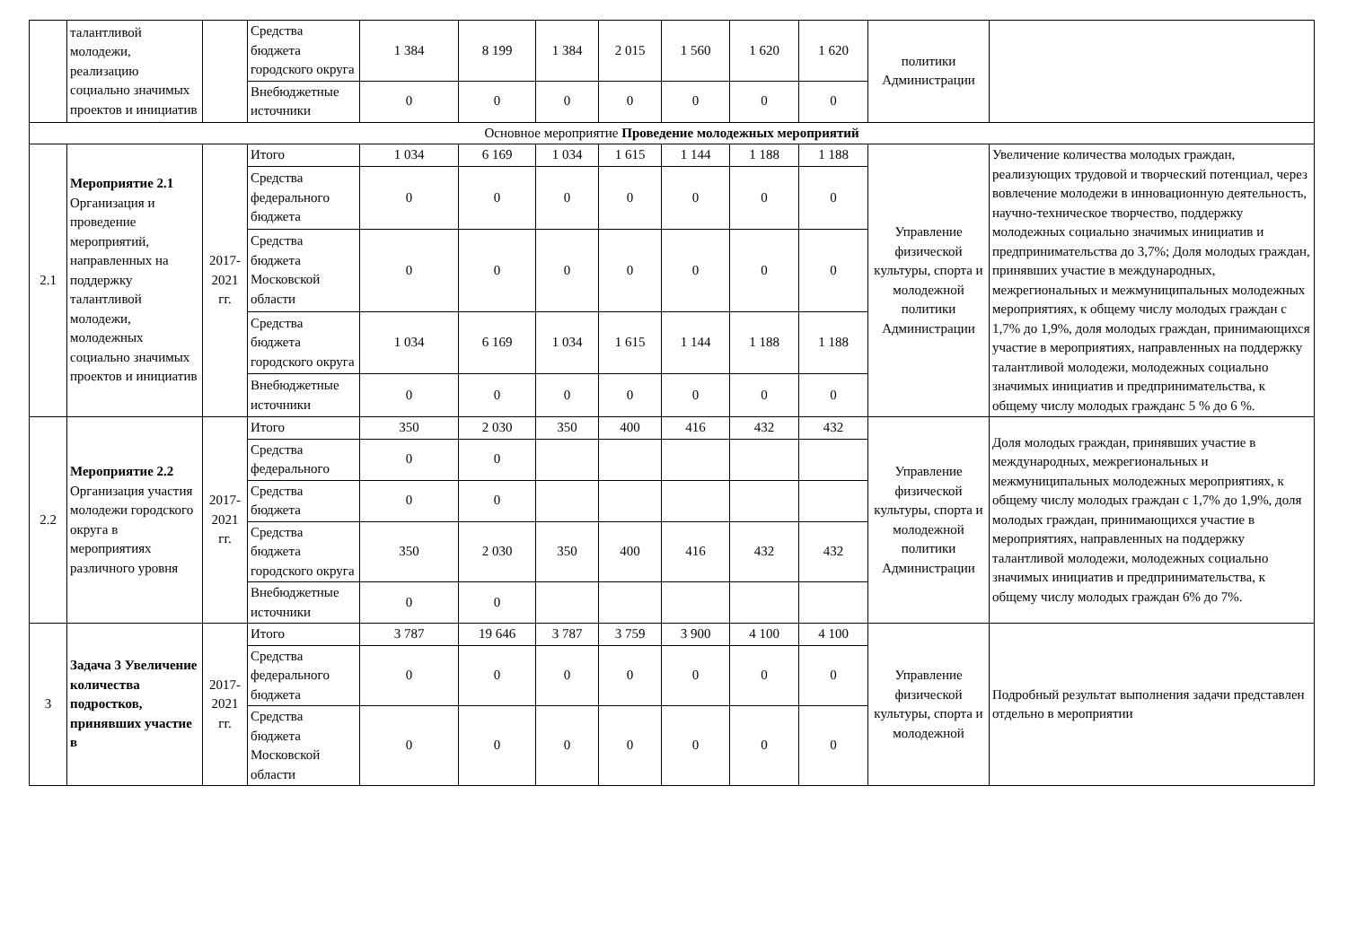| | талантливой молодежи, реализацию социально значимых проектов и инициатив | | Средства бюджета городского округа | 1 384 | 8 199 | 1 384 | 2 015 | 1 560 | 1 620 | 1 620 | политики Администрации | |
| | | | Внебюджетные источники | 0 | 0 | 0 | 0 | 0 | 0 | 0 | | |
| Основное мероприятие Проведение молодежных мероприятий | | | | | | | | | | | | |
| 2.1 | Мероприятие 2.1 Организация и проведение мероприятий, направленных на поддержку талантливой молодежи, молодежных социально значимых проектов и инициатив | 2017-2021 гг. | Итого | 1 034 | 6 169 | 1 034 | 1 615 | 1 144 | 1 188 | 1 188 | Управление физической культуры, спорта и молодежной политики Администрации | Увеличение количества молодых граждан, реализующих трудовой и творческий потенциал, через вовлечение молодежи в инновационную деятельность, научно-техническое творчество, поддержку молодежных социально значимых инициатив и предпринимательства до 3,7%; Доля молодых граждан, принявших участие в международных, межрегиональных и межмуниципальных молодежных мероприятиях, к общему числу молодых граждан с 1,7% до 1,9%, доля молодых граждан, принимающихся участие в мероприятиях, направленных на поддержку талантливой молодежи, молодежных социально значимых инициатив и предпринимательства, к общему числу молодых гражданс 5 % до 6 %. |
| | | | Средства федерального бюджета | 0 | 0 | 0 | 0 | 0 | 0 | 0 | | |
| | | | Средства бюджета Московской области | 0 | 0 | 0 | 0 | 0 | 0 | 0 | | |
| | | | Средства бюджета городского округа | 1 034 | 6 169 | 1 034 | 1 615 | 1 144 | 1 188 | 1 188 | | |
| | | | Внебюджетные источники | 0 | 0 | 0 | 0 | 0 | 0 | 0 | | |
| 2.2 | Мероприятие 2.2 Организация участия молодежи городского округа в мероприятиях различного уровня | 2017-2021 гг. | Итого | 350 | 2 030 | 350 | 400 | 416 | 432 | 432 | Управление физической культуры, спорта и молодежной политики Администрации | Доля молодых граждан, принявших участие в международных, межрегиональных и межмуниципальных молодежных мероприятиях, к общему числу молодых граждан с 1,7% до 1,9%, доля молодых граждан, принимающихся участие в мероприятиях, направленных на поддержку талантливой молодежи, молодежных социально значимых инициатив и предпринимательства, к общему числу молодых граждан 6% до 7%. |
| | | | Средства федерального | 0 | 0 | | | | | | | |
| | | | Средства бюджета | 0 | 0 | | | | | | | |
| | | | Средства бюджета городского округа | 350 | 2 030 | 350 | 400 | 416 | 432 | 432 | | |
| | | | Внебюджетные источники | 0 | 0 | | | | | | | |
| 3 | Задача 3 Увеличение количества подростков, принявших участие в | 2017-2021 гг. | Итого | 3 787 | 19 646 | 3 787 | 3 759 | 3 900 | 4 100 | 4 100 | Управление физической культуры, спорта и молодежной | Подробный результат выполнения задачи представлен отдельно в мероприятии |
| | | | Средства федерального бюджета | 0 | 0 | 0 | 0 | 0 | 0 | 0 | | |
| | | | Средства бюджета Московской области | 0 | 0 | 0 | 0 | 0 | 0 | 0 | | |